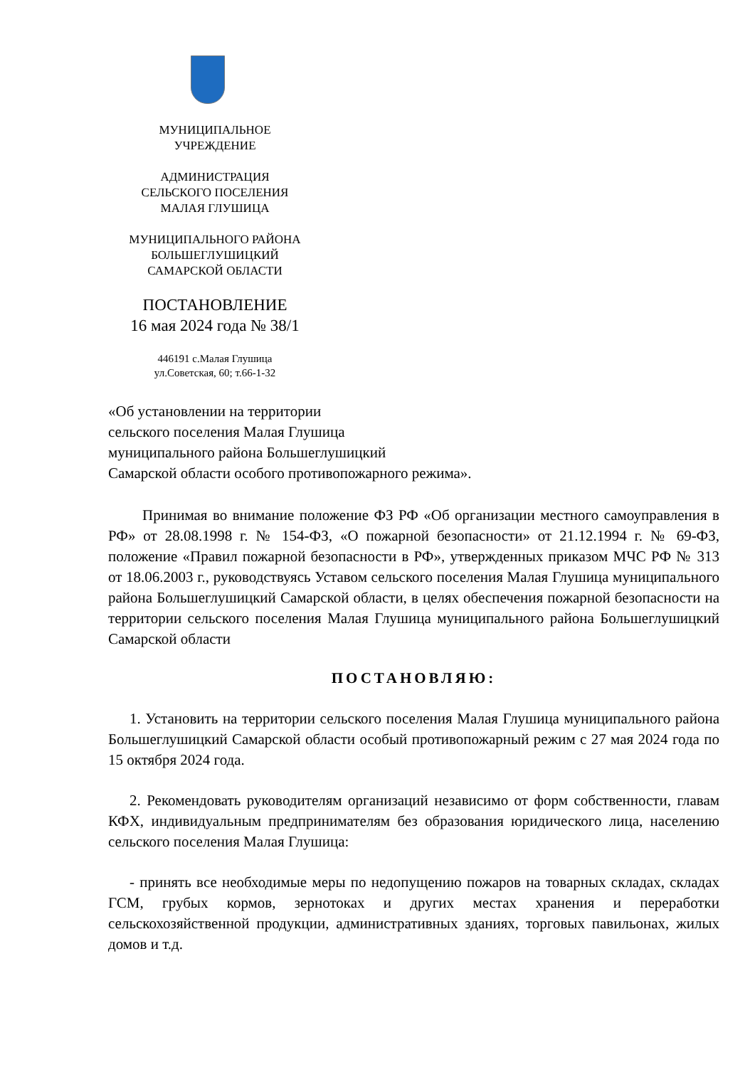МУНИЦИПАЛЬНОЕ
УЧРЕЖДЕНИЕ
АДМИНИСТРАЦИЯ
СЕЛЬСКОГО ПОСЕЛЕНИЯ
МАЛАЯ ГЛУШИЦА
МУНИЦИПАЛЬНОГО РАЙОНА
БОЛЬШЕГЛУШИЦКИЙ
САМАРСКОЙ ОБЛАСТИ
ПОСТАНОВЛЕНИЕ
16 мая 2024 года № 38/1
446191 с.Малая Глушица
ул.Советская, 60; т.66-1-32
«Об установлении на территории
сельского поселения Малая Глушица
муниципального района Большеглушицкий
Самарской области особого противопожарного режима».
Принимая во внимание положение ФЗ РФ «Об организации местного самоуправления в РФ» от 28.08.1998 г. № 154-ФЗ, «О пожарной безопасности» от 21.12.1994 г. № 69-ФЗ, положение «Правил пожарной безопасности в РФ», утвержденных приказом МЧС РФ № 313 от 18.06.2003 г., руководствуясь Уставом сельского поселения Малая Глушица муниципального района Большеглушицкий Самарской области, в целях обеспечения пожарной безопасности на территории сельского поселения Малая Глушица муниципального района Большеглушицкий Самарской области
ПОСТАНОВЛЯЮ:
1. Установить на территории сельского поселения Малая Глушица муниципального района Большеглушицкий Самарской области особый противопожарный режим с 27 мая 2024 года по 15 октября 2024 года.
2. Рекомендовать руководителям организаций независимо от форм собственности, главам КФХ, индивидуальным предпринимателям без образования юридического лица, населению сельского поселения Малая Глушица:
- принять все необходимые меры по недопущению пожаров на товарных складах, складах ГСМ, грубых кормов, зернотоках и других местах хранения и переработки сельскохозяйственной продукции, административных зданиях, торговых павильонах, жилых домов и т.д.